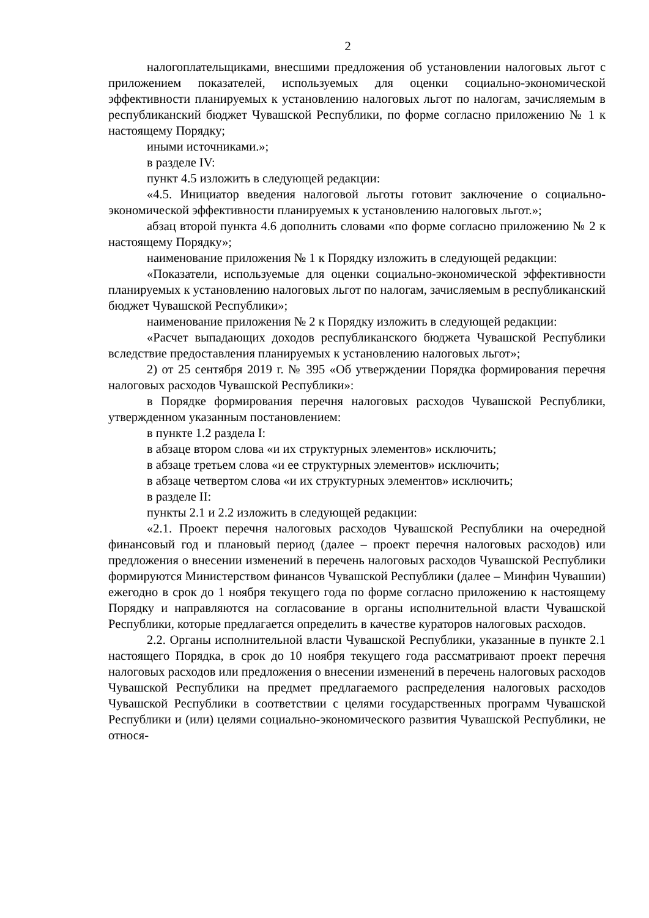2
налогоплательщиками, внесшими предложения об установлении налоговых льгот с приложением показателей, используемых для оценки социально-экономической эффективности планируемых к установлению налоговых льгот по налогам, зачисляемым в республиканский бюджет Чувашской Республики, по форме согласно приложению № 1 к настоящему Порядку;
иными источниками.»;
в разделе IV:
пункт 4.5 изложить в следующей редакции:
«4.5. Инициатор введения налоговой льготы готовит заключение о социально-экономической эффективности планируемых к установлению налоговых льгот.»;
абзац второй пункта 4.6 дополнить словами «по форме согласно приложению № 2 к настоящему Порядку»;
наименование приложения № 1 к Порядку изложить в следующей редакции:
«Показатели, используемые для оценки социально-экономической эффективности планируемых к установлению налоговых льгот по налогам, зачисляемым в республиканский бюджет Чувашской Республики»;
наименование приложения № 2 к Порядку изложить в следующей редакции:
«Расчет выпадающих доходов республиканского бюджета Чувашской Республики вследствие предоставления планируемых к установлению налоговых льгот»;
2) от 25 сентября 2019 г. № 395 «Об утверждении Порядка формирования перечня налоговых расходов Чувашской Республики»:
в Порядке формирования перечня налоговых расходов Чувашской Республики, утвержденном указанным постановлением:
в пункте 1.2 раздела I:
в абзаце втором слова «и их структурных элементов» исключить;
в абзаце третьем слова «и ее структурных элементов» исключить;
в абзаце четвертом слова «и их структурных элементов» исключить;
в разделе II:
пункты 2.1 и 2.2 изложить в следующей редакции:
«2.1. Проект перечня налоговых расходов Чувашской Республики на очередной финансовый год и плановый период (далее – проект перечня налоговых расходов) или предложения о внесении изменений в перечень налоговых расходов Чувашской Республики формируются Министерством финансов Чувашской Республики (далее – Минфин Чувашии) ежегодно в срок до 1 ноября текущего года по форме согласно приложению к настоящему Порядку и направляются на согласование в органы исполнительной власти Чувашской Республики, которые предлагается определить в качестве кураторов налоговых расходов.
2.2. Органы исполнительной власти Чувашской Республики, указанные в пункте 2.1 настоящего Порядка, в срок до 10 ноября текущего года рассматривают проект перечня налоговых расходов или предложения о внесении изменений в перечень налоговых расходов Чувашской Республики на предмет предлагаемого распределения налоговых расходов Чувашской Республики в соответствии с целями государственных программ Чувашской Республики и (или) целями социально-экономического развития Чувашской Республики, не относя-